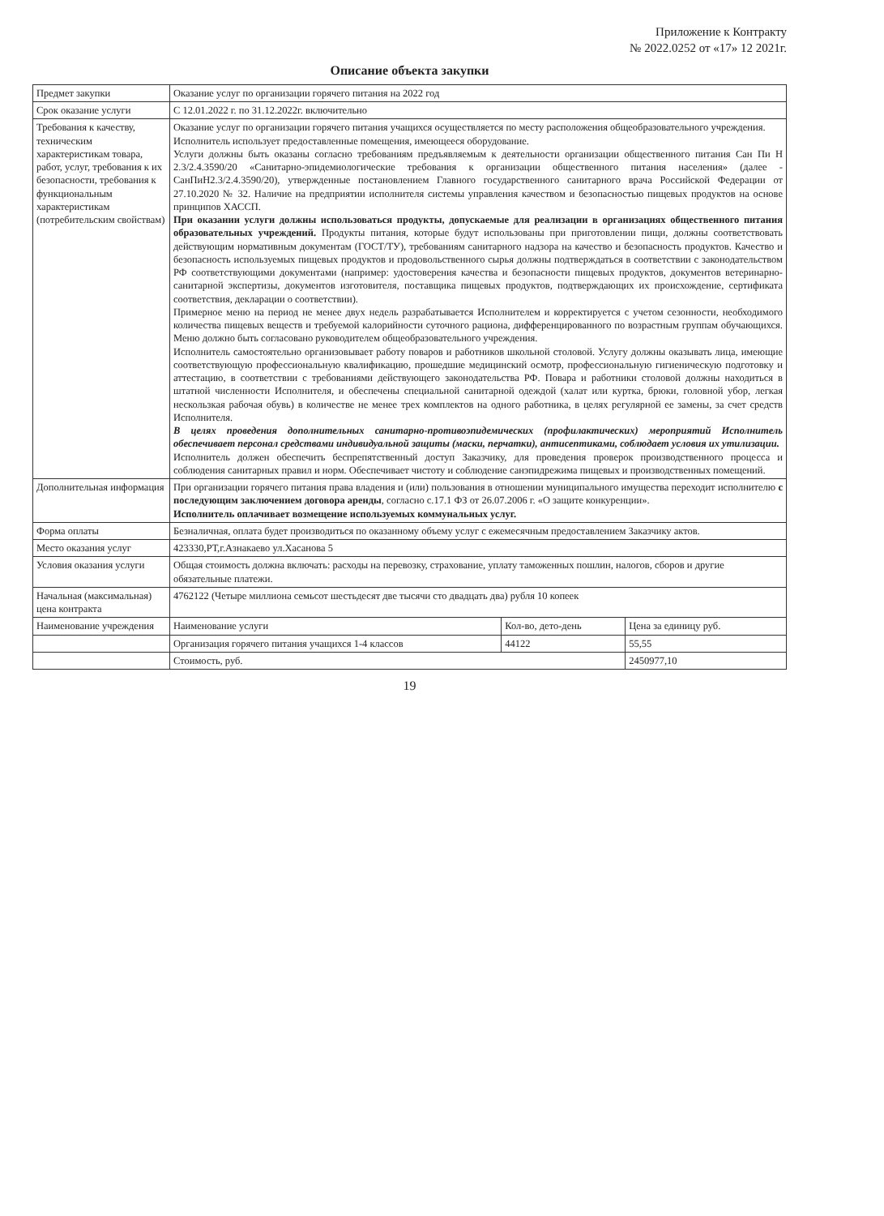Приложение к Контракту
№ 2022.0252 от «17» 12 2021г.
Описание объекта закупки
| Предмет закупки | Оказание услуг по организации горячего питания на 2022 год | | |
| Срок оказание услуги | С 12.01.2022 г. по 31.12.2022г. включительно | | |
| Требования к качеству, техническим характеристикам товара, работ, услуг, требования к их безопасности, требования к функциональным характеристикам (потребительским свойствам) | Оказание услуг по организации горячего питания учащихся осуществляется по месту расположения общеобразовательного учреждения. Исполнитель использует предоставленные помещения, имеющееся оборудование. Услуги должны быть оказаны согласно требованиям предъявляемым к деятельности организации общественного питания Сан Пи Н 2.3/2.4.3590/20 «Санитарно-эпидемиологические требования к организации общественного питания населения» (далее - СанПиН2.3/2.4.3590/20), утвержденные постановлением Главного государственного санитарного врача Российской Федерации от 27.10.2020 № 32. Наличие на предприятии исполнителя системы управления качеством и безопасностью пищевых продуктов на основе принципов ХАССП. При оказании услуги должны использоваться продукты, допускаемые для реализации в организациях общественного питания образовательных учреждений. Продукты питания, которые будут использованы при приготовлении пищи, должны соответствовать действующим нормативным документам (ГОСТ/ТУ), требованиям санитарного надзора на качество и безопасность продуктов. Качество и безопасность используемых пищевых продуктов и продовольственного сырья должны подтверждаться в соответствии с законодательством РФ соответствующими документами (например: удостоверения качества и безопасности пищевых продуктов, документов ветеринарно-санитарной экспертизы, документов изготовителя, поставщика пищевых продуктов, подтверждающих их происхождение, сертификата соответствия, декларации о соответствии). Примерное меню на период не менее двух недель разрабатывается Исполнителем и корректируется с учетом сезонности, необходимого количества пищевых веществ и требуемой калорийности суточного рациона, дифференцированного по возрастным группам обучающихся. Меню должно быть согласовано руководителем общеобразовательного учреждения. Исполнитель самостоятельно организовывает работу поваров и работников школьной столовой. Услугу должны оказывать лица, имеющие соответствующую профессиональную квалификацию, прошедшие медицинский осмотр, профессиональную гигиеническую подготовку и аттестацию, в соответствии с требованиями действующего законодательства РФ. Повара и работники столовой должны находиться в штатной численности Исполнителя, и обеспечены специальной санитарной одеждой (халат или куртка, брюки, головной убор, легкая нескользкая рабочая обувь) в количестве не менее трех комплектов на одного работника, в целях регулярной ее замены, за счет средств Исполнителя. В целях проведения дополнительных санитарно-противоэпидемических (профилактических) мероприятий Исполнитель обеспечивает персонал средствами индивидуальной защиты (маски, перчатки), антисептиками, соблюдает условия их утилизации. Исполнитель должен обеспечить беспрепятственный доступ Заказчику, для проведения проверок производственного процесса и соблюдения санитарных правил и норм. Обеспечивает чистоту и соблюдение санэпидрежима пищевых и производственных помещений. | | |
| Дополнительная информация | При организации горячего питания права владения и (или) пользования в отношении муниципального имущества переходит исполнителю с последующим заключением договора аренды , согласно с.17.1 ФЗ от 26.07.2006 г. «О защите конкуренции». Исполнитель оплачивает возмещение используемых коммунальных услуг. | | |
| Форма оплаты | Безналичная, оплата будет производиться по оказанному объему услуг с ежемесячным предоставлением Заказчику актов. | | |
| Место оказания услуг | 423330,РТ,г.Азнакаево ул.Хасанова 5 | | |
| Условия оказания услуги | Общая стоимость должна включать: расходы на перевозку, страхование, уплату таможенных пошлин, налогов, сборов и другие обязательные платежи. | | |
| Начальная (максимальная) цена контракта | 4762122 (Четыре миллиона семьсот шестьдесят две тысячи сто двадцать два) рубля 10 копеек | | |
| Наименование учреждения | Наименование услуги | Кол-во, дето-день | Цена за единицу руб. |
| | Организация горячего питания учащихся 1-4 классов | 44122 | 55,55 |
| | Стоимость, руб. | | 2450977,10 |
19